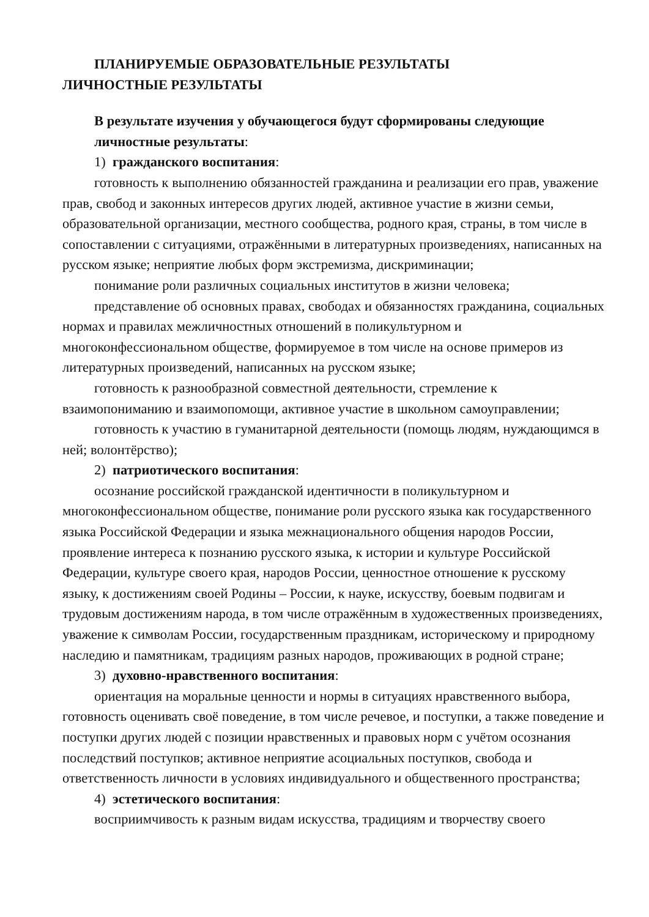ПЛАНИРУЕМЫЕ ОБРАЗОВАТЕЛЬНЫЕ РЕЗУЛЬТАТЫ
ЛИЧНОСТНЫЕ РЕЗУЛЬТАТЫ
В результате изучения у обучающегося будут сформированы следующие личностные результаты:
1) гражданского воспитания:
готовность к выполнению обязанностей гражданина и реализации его прав, уважение прав, свобод и законных интересов других людей, активное участие в жизни семьи, образовательной организации, местного сообщества, родного края, страны, в том числе в сопоставлении с ситуациями, отражёнными в литературных произведениях, написанных на русском языке; неприятие любых форм экстремизма, дискриминации;
понимание роли различных социальных институтов в жизни человека;
представление об основных правах, свободах и обязанностях гражданина, социальных нормах и правилах межличностных отношений в поликультурном и многоконфессиональном обществе, формируемое в том числе на основе примеров из литературных произведений, написанных на русском языке;
готовность к разнообразной совместной деятельности, стремление к взаимопониманию и взаимопомощи, активное участие в школьном самоуправлении;
готовность к участию в гуманитарной деятельности (помощь людям, нуждающимся в ней; волонтёрство);
2) патриотического воспитания:
осознание российской гражданской идентичности в поликультурном и многоконфессиональном обществе, понимание роли русского языка как государственного языка Российской Федерации и языка межнационального общения народов России, проявление интереса к познанию русского языка, к истории и культуре Российской Федерации, культуре своего края, народов России, ценностное отношение к русскому языку, к достижениям своей Родины – России, к науке, искусству, боевым подвигам и трудовым достижениям народа, в том числе отражённым в художественных произведениях, уважение к символам России, государственным праздникам, историческому и природному наследию и памятникам, традициям разных народов, проживающих в родной стране;
3) духовно-нравственного воспитания:
ориентация на моральные ценности и нормы в ситуациях нравственного выбора, готовность оценивать своё поведение, в том числе речевое, и поступки, а также поведение и поступки других людей с позиции нравственных и правовых норм с учётом осознания последствий поступков; активное неприятие асоциальных поступков, свобода и ответственность личности в условиях индивидуального и общественного пространства;
4) эстетического воспитания:
восприимчивость к разным видам искусства, традициям и творчеству своего